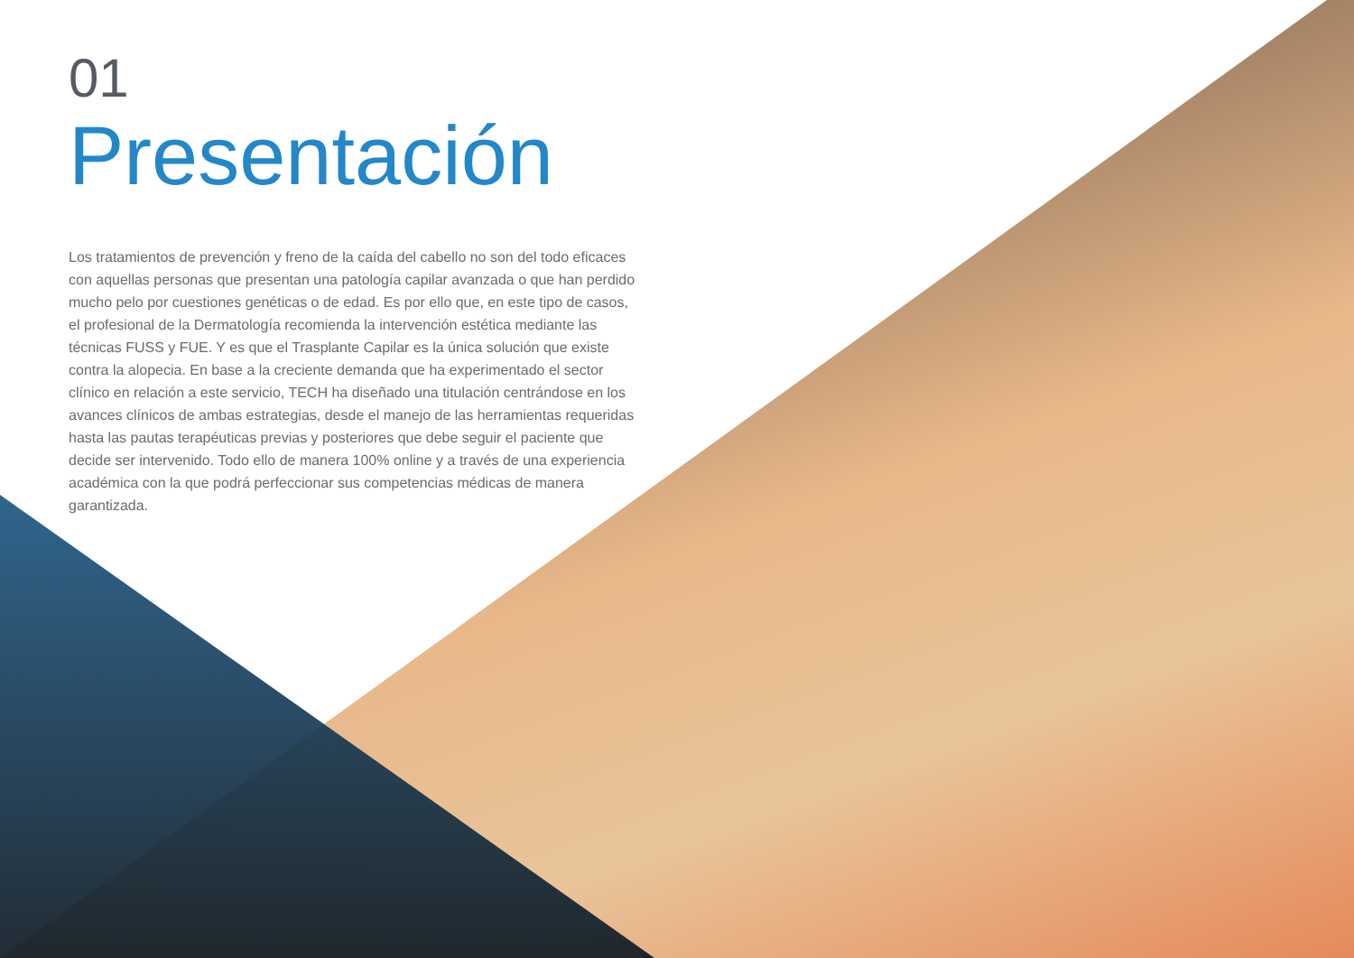01
Presentación
Los tratamientos de prevención y freno de la caída del cabello no son del todo eficaces con aquellas personas que presentan una patología capilar avanzada o que han perdido mucho pelo por cuestiones genéticas o de edad. Es por ello que, en este tipo de casos, el profesional de la Dermatología recomienda la intervención estética mediante las técnicas FUSS y FUE. Y es que el Trasplante Capilar es la única solución que existe contra la alopecia. En base a la creciente demanda que ha experimentado el sector clínico en relación a este servicio, TECH ha diseñado una titulación centrándose en los avances clínicos de ambas estrategias, desde el manejo de las herramientas requeridas hasta las pautas terapéuticas previas y posteriores que debe seguir el paciente que decide ser intervenido. Todo ello de manera 100% online y a través de una experiencia académica con la que podrá perfeccionar sus competencias médicas de manera garantizada.